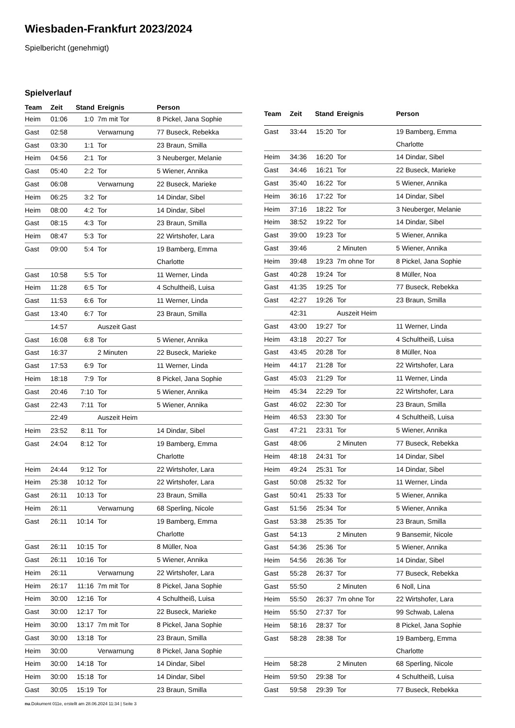Wiesbaden-Frankfurt 2023/2024
Spielbericht (genehmigt)
Spielverlauf
| Team | Zeit | Stand | Ereignis | Person |
| --- | --- | --- | --- | --- |
| Heim | 01:06 | 1:0 | 7m mit Tor | 8 Pickel, Jana Sophie |
| Gast | 02:58 | | Verwarnung | 77 Buseck, Rebekka |
| Gast | 03:30 | 1:1 | Tor | 23 Braun, Smilla |
| Heim | 04:56 | 2:1 | Tor | 3 Neuberger, Melanie |
| Gast | 05:40 | 2:2 | Tor | 5 Wiener, Annika |
| Gast | 06:08 | | Verwarnung | 22 Buseck, Marieke |
| Heim | 06:25 | 3:2 | Tor | 14 Dindar, Sibel |
| Heim | 08:00 | 4:2 | Tor | 14 Dindar, Sibel |
| Gast | 08:15 | 4:3 | Tor | 23 Braun, Smilla |
| Heim | 08:47 | 5:3 | Tor | 22 Wirtshofer, Lara |
| Gast | 09:00 | 5:4 | Tor | 19 Bamberg, Emma Charlotte |
| Gast | 10:58 | 5:5 | Tor | 11 Werner, Linda |
| Heim | 11:28 | 6:5 | Tor | 4 Schultheiß, Luisa |
| Gast | 11:53 | 6:6 | Tor | 11 Werner, Linda |
| Gast | 13:40 | 6:7 | Tor | 23 Braun, Smilla |
| | 14:57 | | Auszeit Gast | |
| Gast | 16:08 | 6:8 | Tor | 5 Wiener, Annika |
| Gast | 16:37 | | 2 Minuten | 22 Buseck, Marieke |
| Gast | 17:53 | 6:9 | Tor | 11 Werner, Linda |
| Heim | 18:18 | 7:9 | Tor | 8 Pickel, Jana Sophie |
| Gast | 20:46 | 7:10 | Tor | 5 Wiener, Annika |
| Gast | 22:43 | 7:11 | Tor | 5 Wiener, Annika |
| | 22:49 | | Auszeit Heim | |
| Heim | 23:52 | 8:11 | Tor | 14 Dindar, Sibel |
| Gast | 24:04 | 8:12 | Tor | 19 Bamberg, Emma Charlotte |
| Heim | 24:44 | 9:12 | Tor | 22 Wirtshofer, Lara |
| Heim | 25:38 | 10:12 | Tor | 22 Wirtshofer, Lara |
| Gast | 26:11 | 10:13 | Tor | 23 Braun, Smilla |
| Heim | 26:11 | | Verwarnung | 68 Sperling, Nicole |
| Gast | 26:11 | 10:14 | Tor | 19 Bamberg, Emma Charlotte |
| Gast | 26:11 | 10:15 | Tor | 8 Müller, Noa |
| Gast | 26:11 | 10:16 | Tor | 5 Wiener, Annika |
| Heim | 26:11 | | Verwarnung | 22 Wirtshofer, Lara |
| Heim | 26:17 | 11:16 | 7m mit Tor | 8 Pickel, Jana Sophie |
| Heim | 30:00 | 12:16 | Tor | 4 Schultheiß, Luisa |
| Gast | 30:00 | 12:17 | Tor | 22 Buseck, Marieke |
| Heim | 30:00 | 13:17 | 7m mit Tor | 8 Pickel, Jana Sophie |
| Gast | 30:00 | 13:18 | Tor | 23 Braun, Smilla |
| Heim | 30:00 | | Verwarnung | 8 Pickel, Jana Sophie |
| Heim | 30:00 | 14:18 | Tor | 14 Dindar, Sibel |
| Heim | 30:00 | 15:18 | Tor | 14 Dindar, Sibel |
| Gast | 30:05 | 15:19 | Tor | 23 Braun, Smilla |
| Team | Zeit | Stand | Ereignis | Person |
| --- | --- | --- | --- | --- |
| Gast | 33:44 | 15:20 | Tor | 19 Bamberg, Emma Charlotte |
| Heim | 34:36 | 16:20 | Tor | 14 Dindar, Sibel |
| Gast | 34:46 | 16:21 | Tor | 22 Buseck, Marieke |
| Gast | 35:40 | 16:22 | Tor | 5 Wiener, Annika |
| Heim | 36:16 | 17:22 | Tor | 14 Dindar, Sibel |
| Heim | 37:16 | 18:22 | Tor | 3 Neuberger, Melanie |
| Heim | 38:52 | 19:22 | Tor | 14 Dindar, Sibel |
| Gast | 39:00 | 19:23 | Tor | 5 Wiener, Annika |
| Gast | 39:46 | | 2 Minuten | 5 Wiener, Annika |
| Heim | 39:48 | 19:23 | 7m ohne Tor | 8 Pickel, Jana Sophie |
| Gast | 40:28 | 19:24 | Tor | 8 Müller, Noa |
| Gast | 41:35 | 19:25 | Tor | 77 Buseck, Rebekka |
| Gast | 42:27 | 19:26 | Tor | 23 Braun, Smilla |
| | 42:31 | | Auszeit Heim | |
| Gast | 43:00 | 19:27 | Tor | 11 Werner, Linda |
| Heim | 43:18 | 20:27 | Tor | 4 Schultheiß, Luisa |
| Gast | 43:45 | 20:28 | Tor | 8 Müller, Noa |
| Heim | 44:17 | 21:28 | Tor | 22 Wirtshofer, Lara |
| Gast | 45:03 | 21:29 | Tor | 11 Werner, Linda |
| Heim | 45:34 | 22:29 | Tor | 22 Wirtshofer, Lara |
| Gast | 46:02 | 22:30 | Tor | 23 Braun, Smilla |
| Heim | 46:53 | 23:30 | Tor | 4 Schultheiß, Luisa |
| Gast | 47:21 | 23:31 | Tor | 5 Wiener, Annika |
| Gast | 48:06 | | 2 Minuten | 77 Buseck, Rebekka |
| Heim | 48:18 | 24:31 | Tor | 14 Dindar, Sibel |
| Heim | 49:24 | 25:31 | Tor | 14 Dindar, Sibel |
| Gast | 50:08 | 25:32 | Tor | 11 Werner, Linda |
| Gast | 50:41 | 25:33 | Tor | 5 Wiener, Annika |
| Gast | 51:56 | 25:34 | Tor | 5 Wiener, Annika |
| Gast | 53:38 | 25:35 | Tor | 23 Braun, Smilla |
| Gast | 54:13 | | 2 Minuten | 9 Bansemir, Nicole |
| Gast | 54:36 | 25:36 | Tor | 5 Wiener, Annika |
| Heim | 54:56 | 26:36 | Tor | 14 Dindar, Sibel |
| Gast | 55:28 | 26:37 | Tor | 77 Buseck, Rebekka |
| Gast | 55:50 | | 2 Minuten | 6 Noll, Lina |
| Heim | 55:50 | 26:37 | 7m ohne Tor | 22 Wirtshofer, Lara |
| Heim | 55:50 | 27:37 | Tor | 99 Schwab, Lalena |
| Heim | 58:16 | 28:37 | Tor | 8 Pickel, Jana Sophie |
| Gast | 58:28 | 28:38 | Tor | 19 Bamberg, Emma Charlotte |
| Heim | 58:28 | | 2 Minuten | 68 Sperling, Nicole |
| Heim | 59:50 | 29:38 | Tor | 4 Schultheiß, Luisa |
| Gast | 59:58 | 29:39 | Tor | 77 Buseck, Rebekka |
nu.Dokument 011e, erstellt am 28.06.2024 11:34 | Seite 3